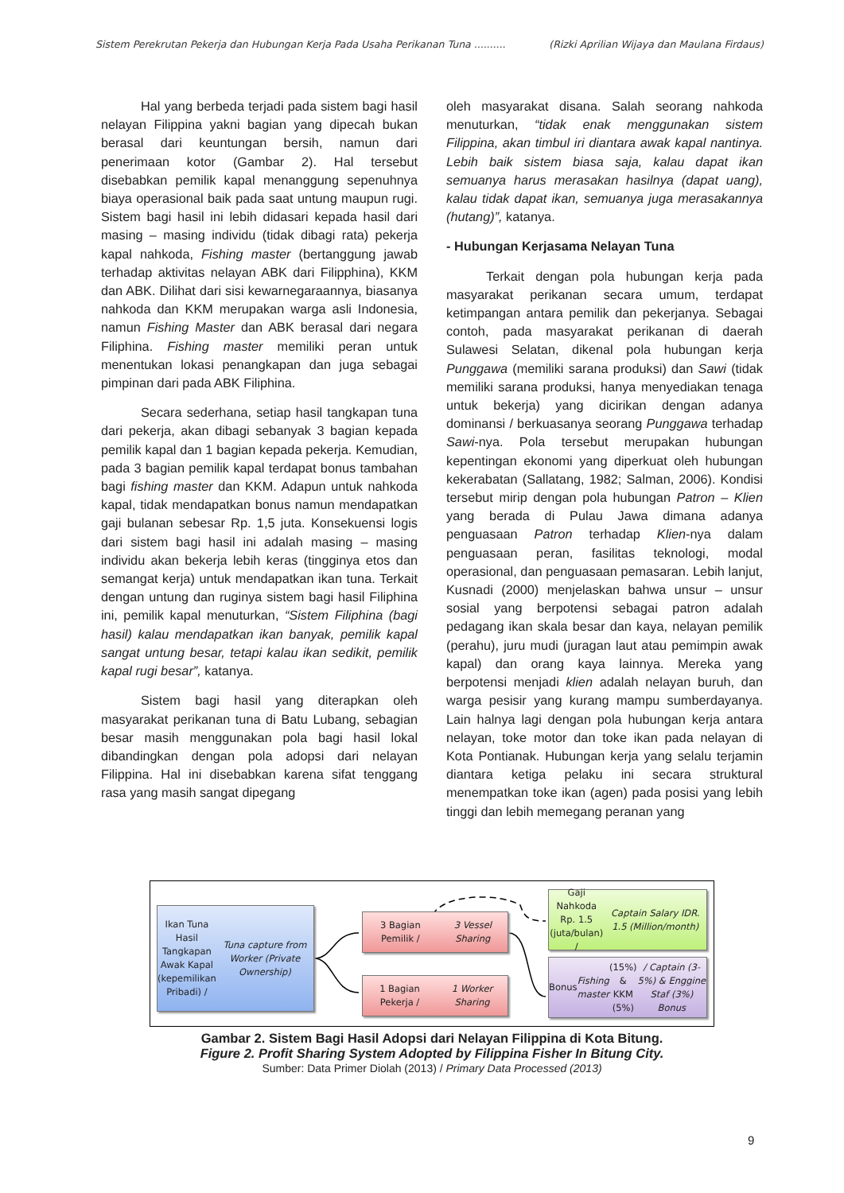Sistem Perekrutan Pekerja dan Hubungan Kerja Pada Usaha Perikanan Tuna .......... (Rizki Aprilian Wijaya dan Maulana Firdaus)
Hal yang berbeda terjadi pada sistem bagi hasil nelayan Filippina yakni bagian yang dipecah bukan berasal dari keuntungan bersih, namun dari penerimaan kotor (Gambar 2). Hal tersebut disebabkan pemilik kapal menanggung sepenuhnya biaya operasional baik pada saat untung maupun rugi. Sistem bagi hasil ini lebih didasari kepada hasil dari masing – masing individu (tidak dibagi rata) pekerja kapal nahkoda, Fishing master (bertanggung jawab terhadap aktivitas nelayan ABK dari Filipphina), KKM dan ABK. Dilihat dari sisi kewarnegaraannya, biasanya nahkoda dan KKM merupakan warga asli Indonesia, namun Fishing Master dan ABK berasal dari negara Filiphina. Fishing master memiliki peran untuk menentukan lokasi penangkapan dan juga sebagai pimpinan dari pada ABK Filiphina.
Secara sederhana, setiap hasil tangkapan tuna dari pekerja, akan dibagi sebanyak 3 bagian kepada pemilik kapal dan 1 bagian kepada pekerja. Kemudian, pada 3 bagian pemilik kapal terdapat bonus tambahan bagi fishing master dan KKM. Adapun untuk nahkoda kapal, tidak mendapatkan bonus namun mendapatkan gaji bulanan sebesar Rp. 1,5 juta. Konsekuensi logis dari sistem bagi hasil ini adalah masing – masing individu akan bekerja lebih keras (tingginya etos dan semangat kerja) untuk mendapatkan ikan tuna. Terkait dengan untung dan ruginya sistem bagi hasil Filiphina ini, pemilik kapal menuturkan, “Sistem Filiphina (bagi hasil) kalau mendapatkan ikan banyak, pemilik kapal sangat untung besar, tetapi kalau ikan sedikit, pemilik kapal rugi besar”, katanya.
Sistem bagi hasil yang diterapkan oleh masyarakat perikanan tuna di Batu Lubang, sebagian besar masih menggunakan pola bagi hasil lokal dibandingkan dengan pola adopsi dari nelayan Filippina. Hal ini disebabkan karena sifat tenggang rasa yang masih sangat dipegang
oleh masyarakat disana. Salah seorang nahkoda menuturkan, “tidak enak menggunakan sistem Filippina, akan timbul iri diantara awak kapal nantinya. Lebih baik sistem biasa saja, kalau dapat ikan semuanya harus merasakan hasilnya (dapat uang), kalau tidak dapat ikan, semuanya juga merasakannya (hutang)”, katanya.
- Hubungan Kerjasama Nelayan Tuna
Terkait dengan pola hubungan kerja pada masyarakat perikanan secara umum, terdapat ketimpangan antara pemilik dan pekerjanya. Sebagai contoh, pada masyarakat perikanan di daerah Sulawesi Selatan, dikenal pola hubungan kerja Punggawa (memiliki sarana produksi) dan Sawi (tidak memiliki sarana produksi, hanya menyediakan tenaga untuk bekerja) yang dicirikan dengan adanya dominansi / berkuasanya seorang Punggawa terhadap Sawi-nya. Pola tersebut merupakan hubungan kepentingan ekonomi yang diperkuat oleh hubungan kekerabatan (Sallatang, 1982; Salman, 2006). Kondisi tersebut mirip dengan pola hubungan Patron – Klien yang berada di Pulau Jawa dimana adanya penguasaan Patron terhadap Klien-nya dalam penguasaan peran, fasilitas teknologi, modal operasional, dan penguasaan pemasaran. Lebih lanjut, Kusnadi (2000) menjelaskan bahwa unsur – unsur sosial yang berpotensi sebagai patron adalah pedagang ikan skala besar dan kaya, nelayan pemilik (perahu), juru mudi (juragan laut atau pemimpin awak kapal) dan orang kaya lainnya. Mereka yang berpotensi menjadi klien adalah nelayan buruh, dan warga pesisir yang kurang mampu sumberdayanya. Lain halnya lagi dengan pola hubungan kerja antara nelayan, toke motor dan toke ikan pada nelayan di Kota Pontianak. Hubungan kerja yang selalu terjamin diantara ketiga pelaku ini secara struktural menempatkan toke ikan (agen) pada posisi yang lebih tinggi dan lebih memegang peranan yang
Ikan Tuna Hasil
Tangkapan Awak Kapal
(kepemilikan Pribadi) /
Tuna capture from Worker (Private Ownership)
3 Bagian Pemilik /
3 Vessel Sharing
1 Bagian Pekerja /
1 Worker Sharing
Gaji Nahkoda Rp. 1.5
(juta/bulan) / Captain Salary IDR. 1.5 (Million/month)
Bonus Fishing master (15%)
& KKM (5%) / Captain (3-5%) & Enggine Staf (3%) Bonus
Gambar 2. Sistem Bagi Hasil Adopsi dari Nelayan Filippina di Kota Bitung.
Figure 2. Profit Sharing System Adopted by Filippina Fisher In Bitung City.
Sumber: Data Primer Diolah (2013) / Primary Data Processed (2013)
9